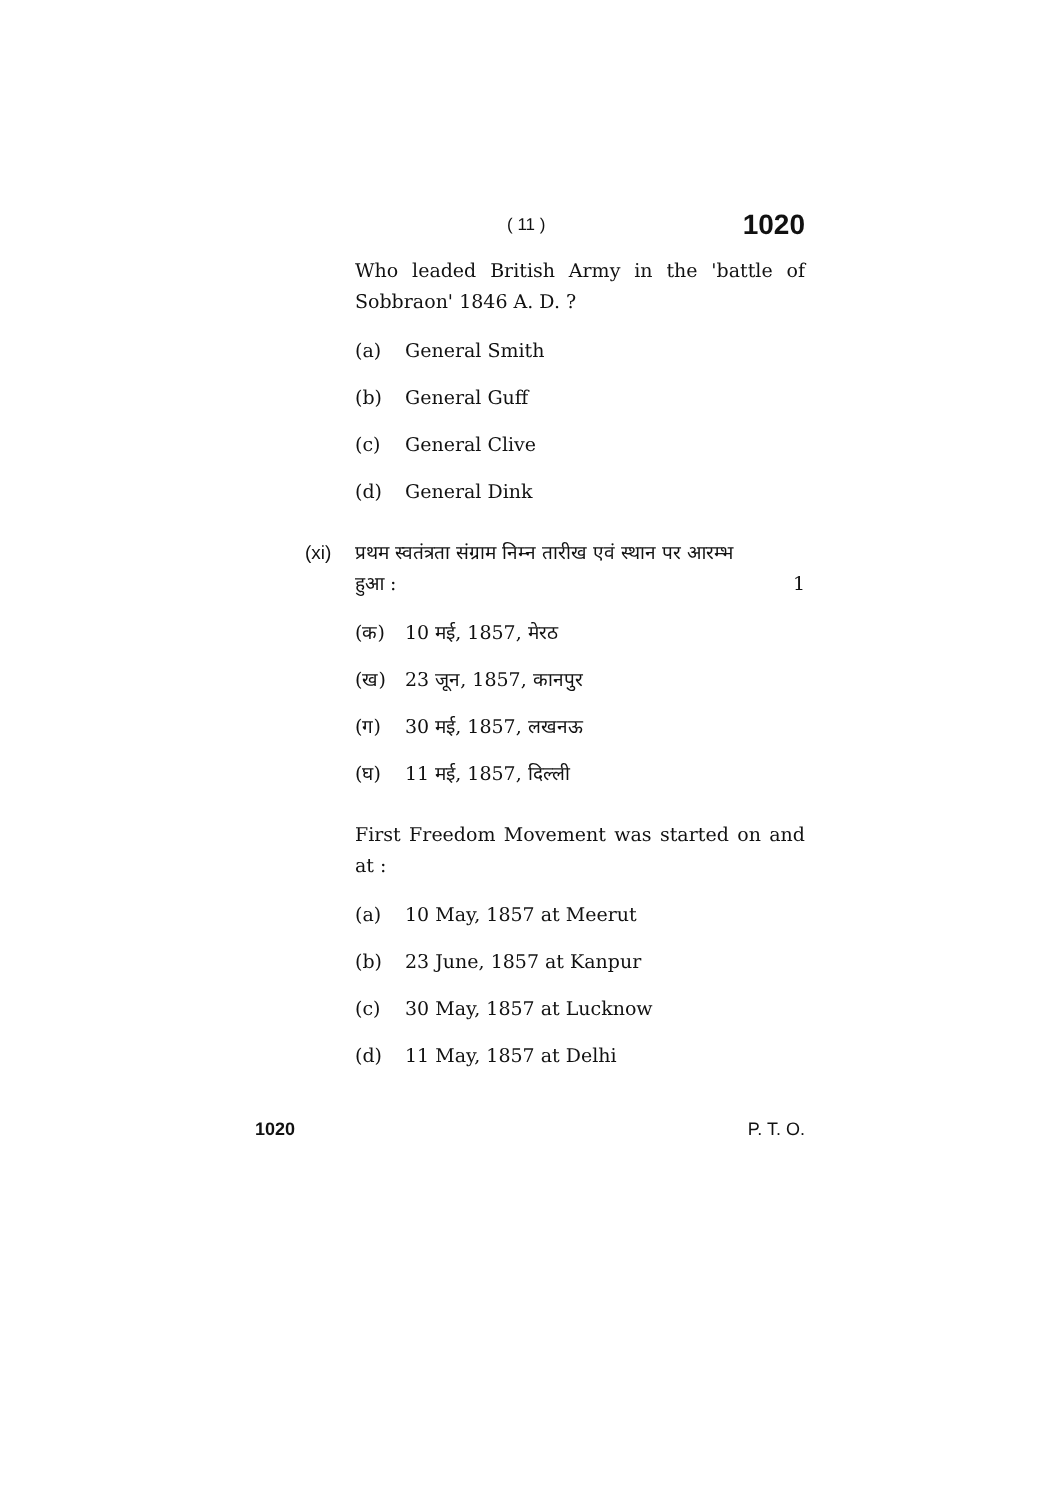( 11 ) 1020
Who leaded British Army in the 'battle of Sobbraon' 1846 A. D. ?
(a) General Smith
(b) General Guff
(c) General Clive
(d) General Dink
(xi) प्रथम स्वतंत्रता संग्राम निम्न तारीख एवं स्थान पर आरम्भ
हुआ : 1
(क) 10 मई, 1857, मेरठ
(ख) 23 जून, 1857, कानपुर
(ग) 30 मई, 1857, लखनऊ
(घ) 11 मई, 1857, दिल्ली
First Freedom Movement was started on and at :
(a) 10 May, 1857 at Meerut
(b) 23 June, 1857 at Kanpur
(c) 30 May, 1857 at Lucknow
(d) 11 May, 1857 at Delhi
1020 P. T. O.